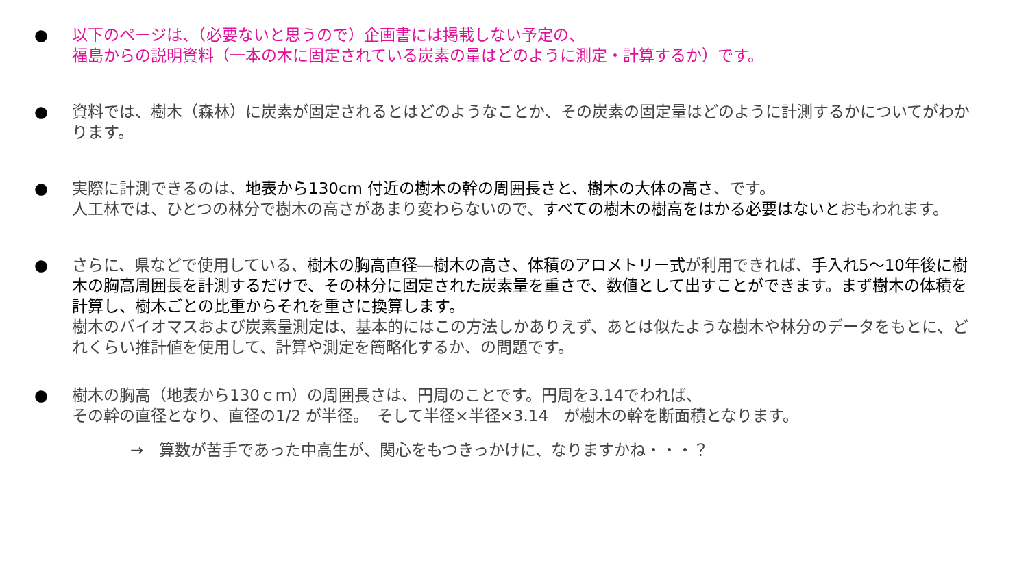● 以下のページは、（必要ないと思うので）企画書には掲載しない予定の、
福島からの説明資料（一本の木に固定されている炭素の量はどのように測定・計算するか）です。
● 資料では、樹木（森林）に炭素が固定されるとはどのようなことか、その炭素の固定量はどのように計測するかについてがわかります。
● 実際に計測できるのは、地表から130cm 付近の樹木の幹の周囲長さと、樹木の大体の高さ、です。
人工林では、ひとつの林分で樹木の高さがあまり変わらないので、すべての樹木の樹高をはかる必要はないとおもわれます。
● さらに、県などで使用している、樹木の胸高直径―樹木の高さ、体積のアロメトリー式が利用できれば、手入れ5～10年後に樹木の胸高周囲長を計測するだけで、その林分に固定された炭素量を重さで、数値として出すことができます。まず樹木の体積を計算し、樹木ごとの比重からそれを重さに換算します。
樹木のバイオマスおよび炭素量測定は、基本的にはこの方法しかありえず、あとは似たような樹木や林分のデータをもとに、どれくらい推計値を使用して、計算や測定を簡略化するか、の問題です。
● 樹木の胸高（地表から130ｃｍ）の周囲長さは、円周のことです。円周を3.14でわれば、
その幹の直径となり、直径の1/2 が半径。　そして半径×半径×3.14　が樹木の幹を断面積となります。
→　算数が苦手であった中高生が、関心をもつきっかけに、なりますかね・・・？